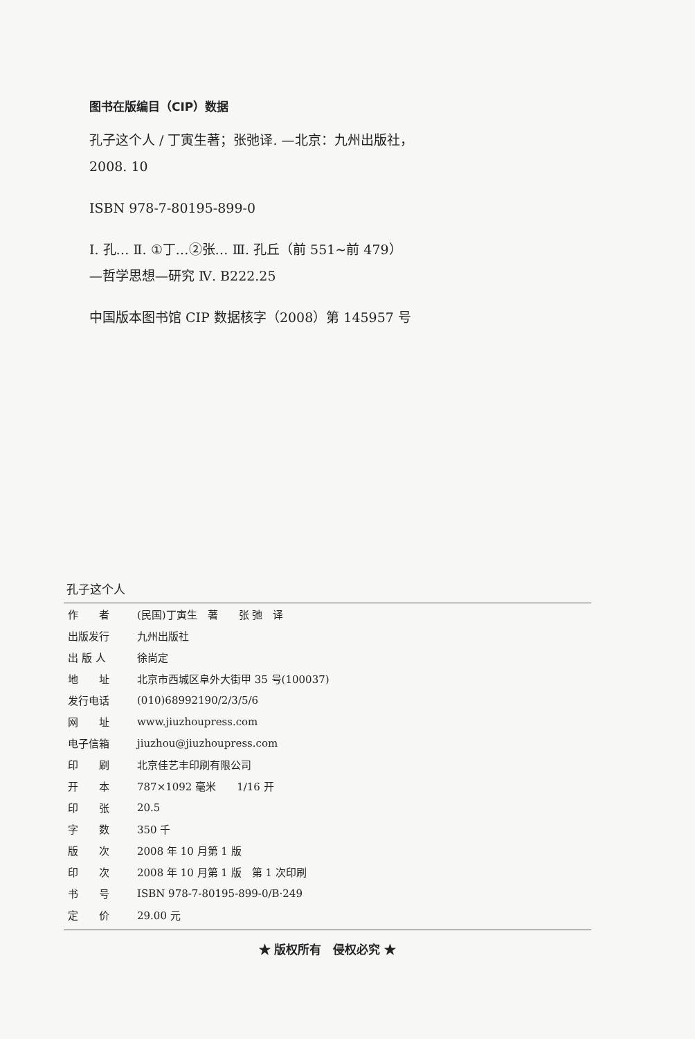图书在版编目（CIP）数据
孔子这个人 / 丁寅生著；张弛译. —北京：九州出版社，
2008. 10
ISBN 978-7-80195-899-0
Ⅰ. 孔… Ⅱ. ①丁…②张… Ⅲ. 孔丘（前 551~前 479）
—哲学思想—研究 Ⅳ. B222.25
中国版本图书馆 CIP 数据核字（2008）第 145957 号
孔子这个人
| 作 者 | (民国)丁寅生 著 张 弛 译 |
| 出版发行 | 九州出版社 |
| 出 版 人 | 徐尚定 |
| 地 址 | 北京市西城区阜外大街甲 35 号(100037) |
| 发行电话 | (010)68992190/2/3/5/6 |
| 网 址 | www.jiuzhoupress.com |
| 电子信箱 | jiuzhou@jiuzhoupress.com |
| 印 刷 | 北京佳艺丰印刷有限公司 |
| 开 本 | 787×1092 毫米 1/16 开 |
| 印 张 | 20.5 |
| 字 数 | 350 千 |
| 版 次 | 2008 年 10 月第 1 版 |
| 印 次 | 2008 年 10 月第 1 版 第 1 次印刷 |
| 书 号 | ISBN 978-7-80195-899-0/B·249 |
| 定 价 | 29.00 元 |
★ 版权所有　侵权必究 ★